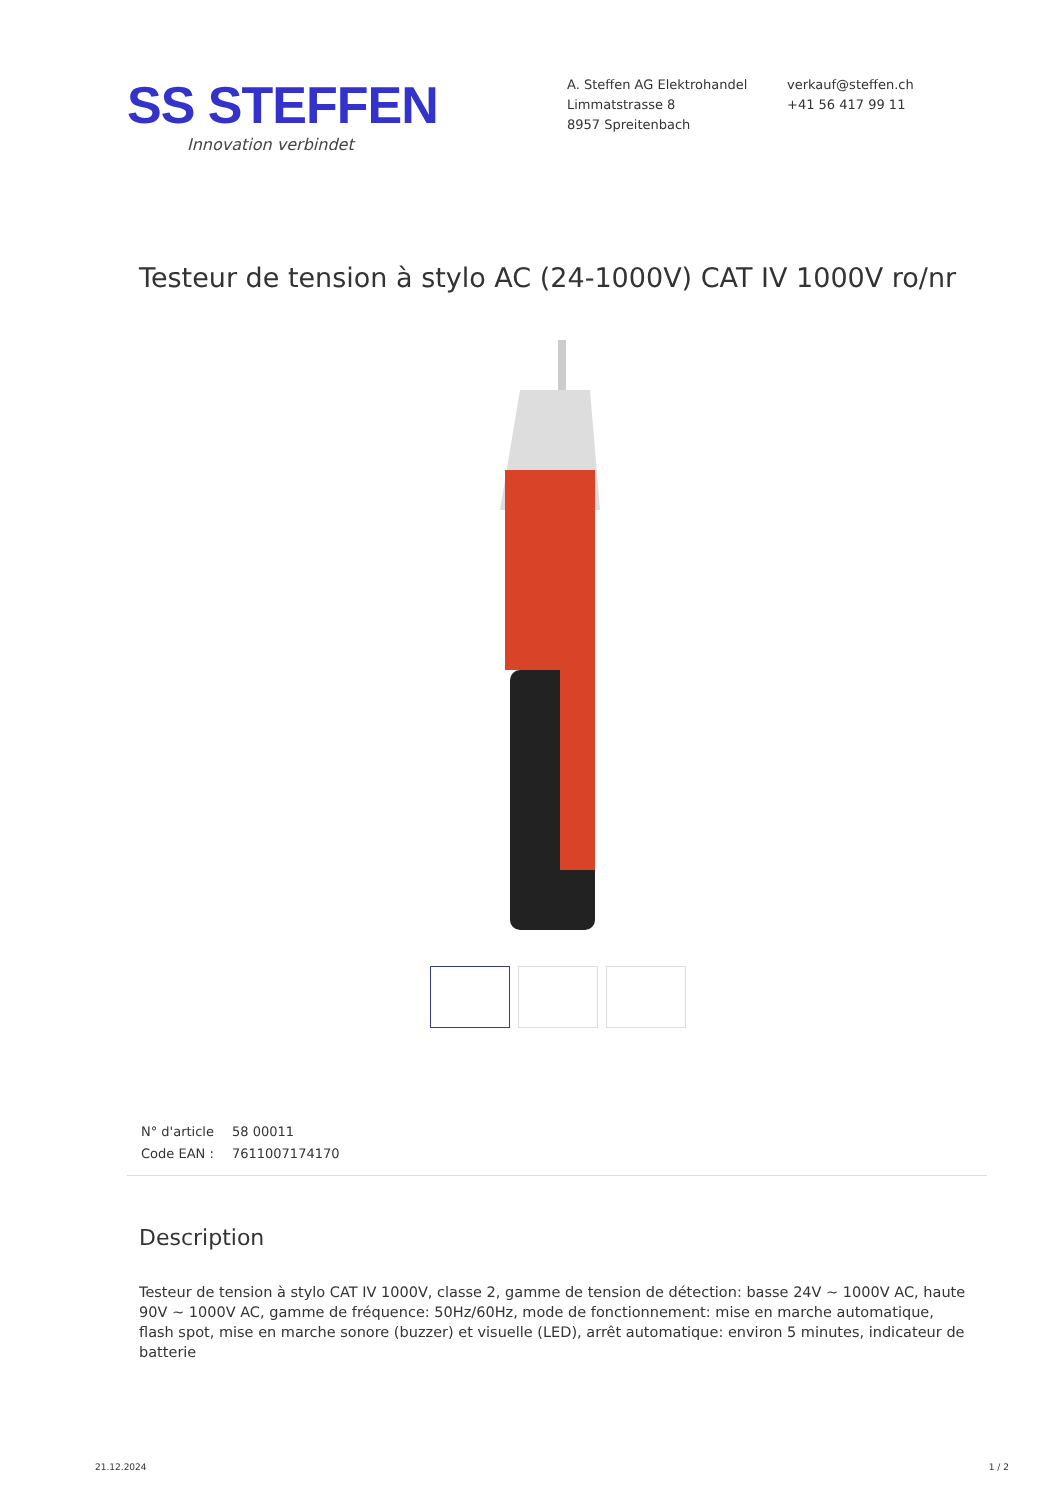SS STEFFEN
Innovation verbindet
A. Steffen AG Elektrohandel
Limmatstrasse 8
8957 Spreitenbach
verkauf@steffen.ch
+41 56 417 99 11
Testeur de tension à stylo AC (24-1000V) CAT IV 1000V ro/nr
| N° d'article | 58 00011 |
| Code EAN : | 7611007174170 |
Description
Testeur de tension à stylo CAT IV 1000V, classe 2, gamme de tension de détection: basse 24V ~ 1000V AC, haute 90V ~ 1000V AC, gamme de fréquence: 50Hz/60Hz, mode de fonctionnement: mise en marche automatique, flash spot, mise en marche sonore (buzzer) et visuelle (LED), arrêt automatique: environ 5 minutes, indicateur de batterie
21.12.2024 1 / 2